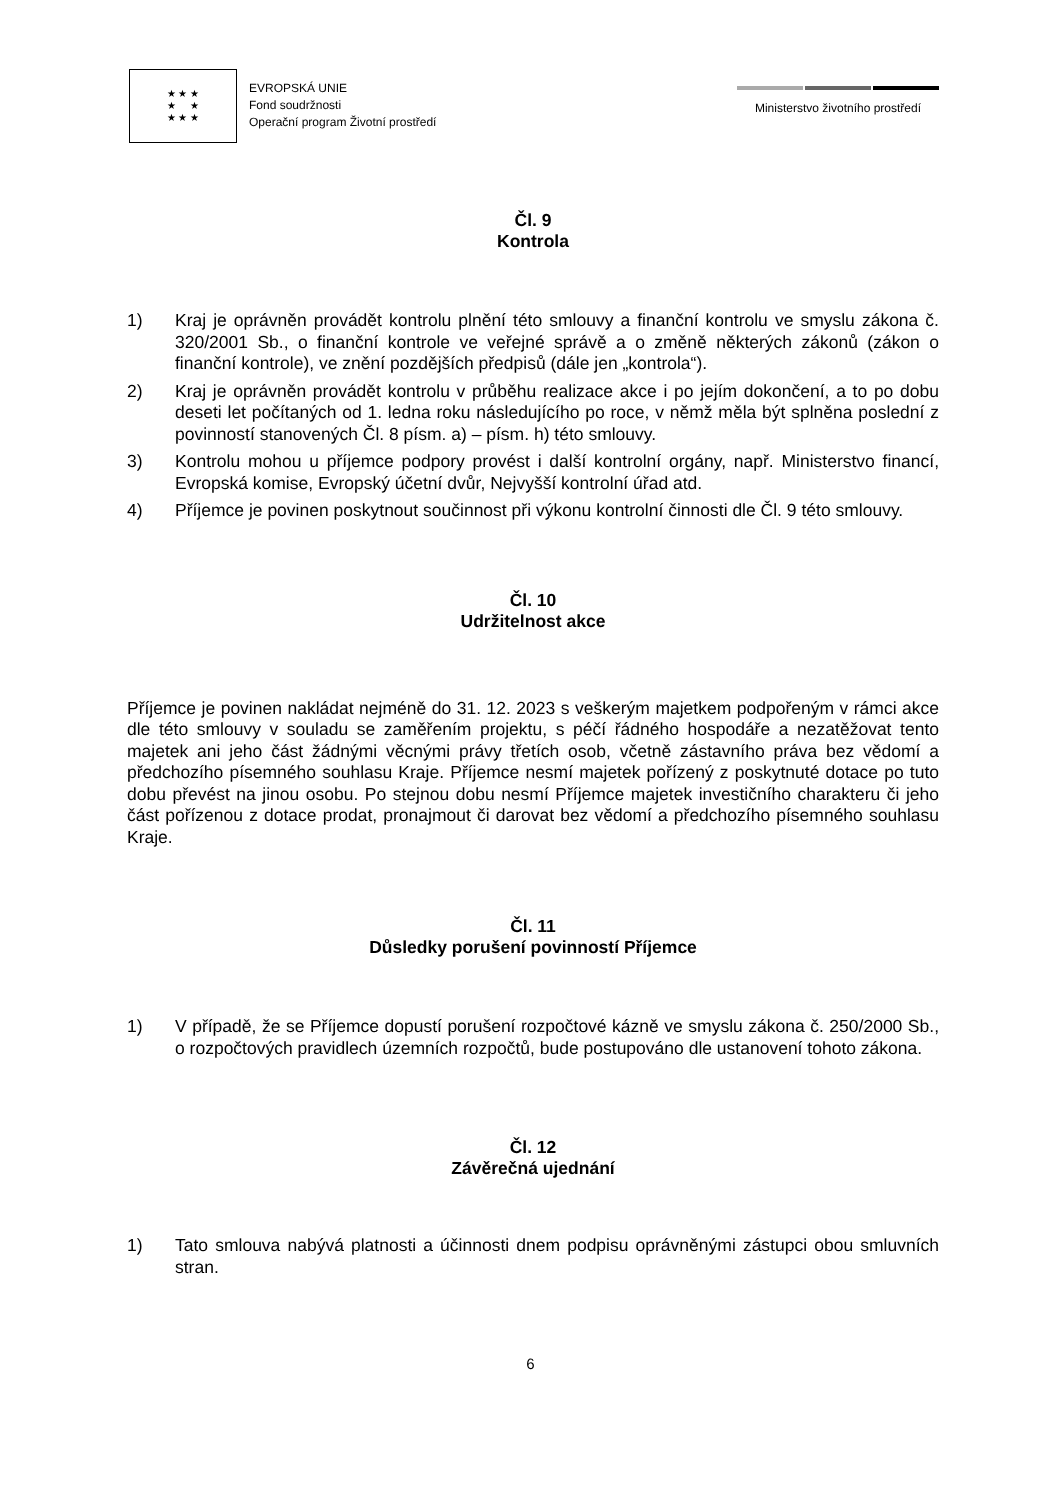★ ★ ★
★ ★
★ ★ ★
EVROPSKÁ UNIE
Fond soudržnosti
Operační program Životní prostředí
Ministerstvo životního prostředí
Čl. 9
Kontrola
1) Kraj je oprávněn provádět kontrolu plnění této smlouvy a finanční kontrolu ve smyslu zákona č. 320/2001 Sb., o finanční kontrole ve veřejné správě a o změně některých zákonů (zákon o finanční kontrole), ve znění pozdějších předpisů (dále jen „kontrola“).
2) Kraj je oprávněn provádět kontrolu v průběhu realizace akce i po jejím dokončení, a to po dobu deseti let počítaných od 1. ledna roku následujícího po roce, v němž měla být splněna poslední z povinností stanovených Čl. 8 písm. a) – písm. h) této smlouvy.
3) Kontrolu mohou u příjemce podpory provést i další kontrolní orgány, např. Ministerstvo financí, Evropská komise, Evropský účetní dvůr, Nejvyšší kontrolní úřad atd.
4) Příjemce je povinen poskytnout součinnost při výkonu kontrolní činnosti dle Čl. 9 této smlouvy.
Čl. 10
Udržitelnost akce
Příjemce je povinen nakládat nejméně do 31. 12. 2023 s veškerým majetkem podpořeným v rámci akce dle této smlouvy v souladu se zaměřením projektu, s péčí řádného hospodáře a nezatěžovat tento majetek ani jeho část žádnými věcnými právy třetích osob, včetně zástavního práva bez vědomí a předchozího písemného souhlasu Kraje. Příjemce nesmí majetek pořízený z poskytnuté dotace po tuto dobu převést na jinou osobu. Po stejnou dobu nesmí Příjemce majetek investičního charakteru či jeho část pořízenou z dotace prodat, pronajmout či darovat bez vědomí a předchozího písemného souhlasu Kraje.
Čl. 11
Důsledky porušení povinností Příjemce
1) V případě, že se Příjemce dopustí porušení rozpočtové kázně ve smyslu zákona č. 250/2000 Sb., o rozpočtových pravidlech územních rozpočtů, bude postupováno dle ustanovení tohoto zákona.
Čl. 12
Závěrečná ujednání
1) Tato smlouva nabývá platnosti a účinnosti dnem podpisu oprávněnými zástupci obou smluvních stran.
6